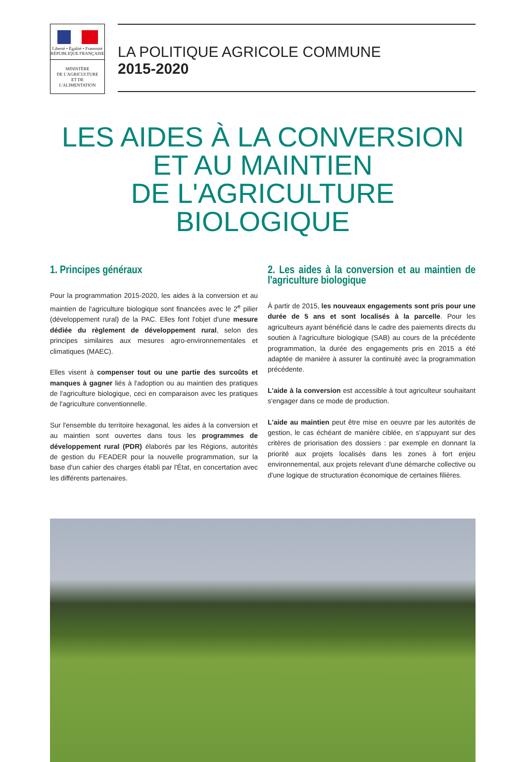Liberté • Égalité • Fraternité
RÉPUBLIQUE FRANÇAISE
MINISTÈRE
DE L'AGRICULTURE
ET DE
L'ALIMENTATION
LA POLITIQUE AGRICOLE COMMUNE
2015-2020
LES AIDES À LA CONVERSION
ET AU MAINTIEN
DE L'AGRICULTURE BIOLOGIQUE
1. Principes généraux
Pour la programmation 2015-2020, les aides à la conversion et au maintien de l'agriculture biologique sont financées avec le 2<sup>e</sup> pilier (développement rural) de la PAC. Elles font l'objet d'une mesure dédiée du règlement de développement rural, selon des principes similaires aux mesures agro-environnementales et climatiques (MAEC).
Elles visent à compenser tout ou une partie des surcoûts et manques à gagner liés à l'adoption ou au maintien des pratiques de l'agriculture biologique, ceci en comparaison avec les pratiques de l'agriculture conventionnelle.
Sur l'ensemble du territoire hexagonal, les aides à la conversion et au maintien sont ouvertes dans tous les programmes de développement rural (PDR) élaborés par les Régions, autorités de gestion du FEADER pour la nouvelle programmation, sur la base d'un cahier des charges établi par l'État, en concertation avec les différents partenaires.
2. Les aides à la conversion et au maintien de l'agriculture biologique
À partir de 2015, les nouveaux engagements sont pris pour une durée de 5 ans et sont localisés à la parcelle. Pour les agriculteurs ayant bénéficié dans le cadre des paiements directs du soutien à l'agriculture biologique (SAB) au cours de la précédente programmation, la durée des engagements pris en 2015 a été adaptée de manière à assurer la continuité avec la programmation précédente.
L'aide à la conversion est accessible à tout agriculteur souhaitant s'engager dans ce mode de production.
L'aide au maintien peut être mise en oeuvre par les autorités de gestion, le cas échéant de manière ciblée, en s'appuyant sur des critères de priorisation des dossiers : par exemple en donnant la priorité aux projets localisés dans les zones à fort enjeu environnemental, aux projets relevant d'une démarche collective ou d'une logique de structuration économique de certaines filières.